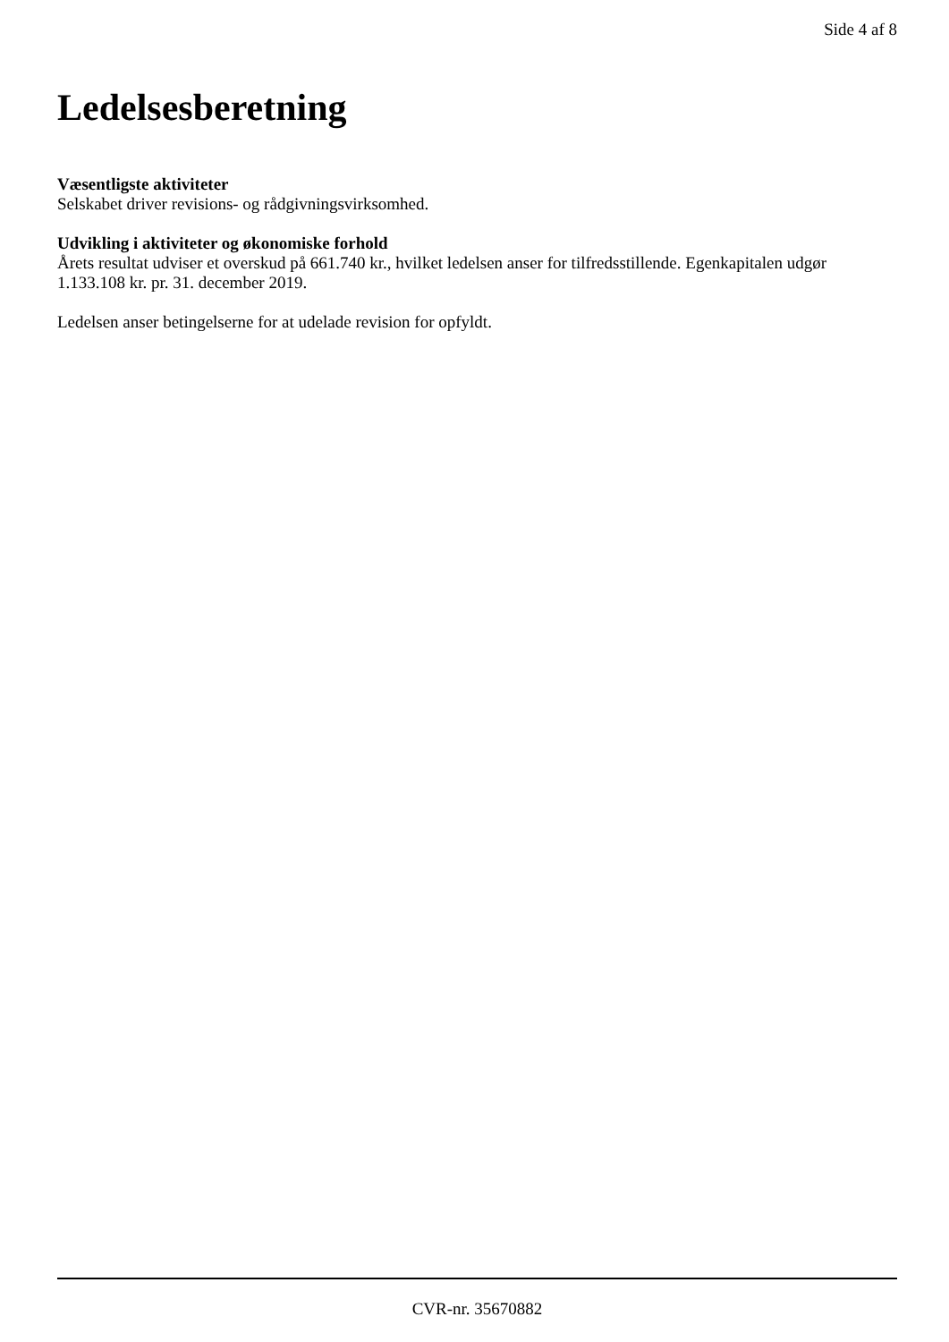Side 4 af 8
Ledelsesberetning
Væsentligste aktiviteter
Selskabet driver revisions- og rådgivningsvirksomhed.
Udvikling i aktiviteter og økonomiske forhold
Årets resultat udviser et overskud på 661.740 kr., hvilket ledelsen anser for tilfredsstillende. Egenkapitalen udgør 1.133.108 kr. pr. 31. december 2019.
Ledelsen anser betingelserne for at udelade revision for opfyldt.
CVR-nr. 35670882